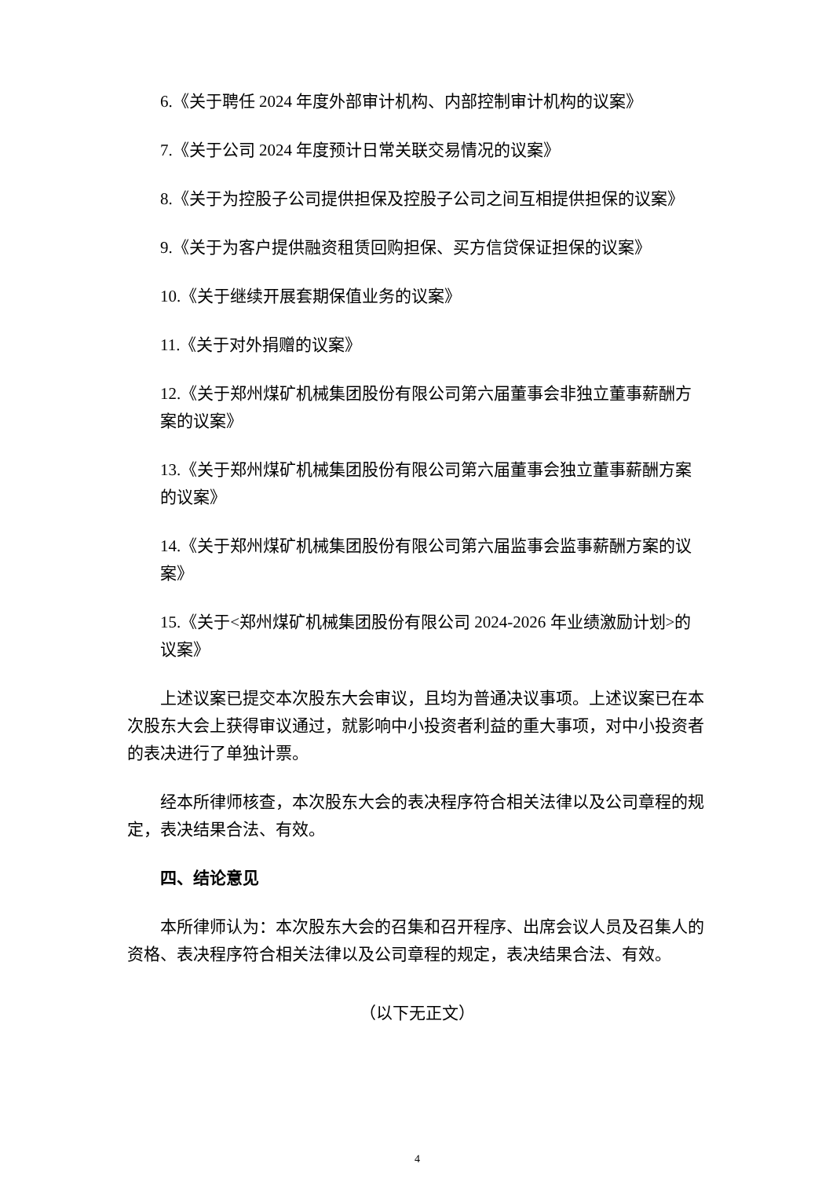6.《关于聘任 2024 年度外部审计机构、内部控制审计机构的议案》
7.《关于公司 2024 年度预计日常关联交易情况的议案》
8.《关于为控股子公司提供担保及控股子公司之间互相提供担保的议案》
9.《关于为客户提供融资租赁回购担保、买方信贷保证担保的议案》
10.《关于继续开展套期保值业务的议案》
11.《关于对外捐赠的议案》
12.《关于郑州煤矿机械集团股份有限公司第六届董事会非独立董事薪酬方案的议案》
13.《关于郑州煤矿机械集团股份有限公司第六届董事会独立董事薪酬方案的议案》
14.《关于郑州煤矿机械集团股份有限公司第六届监事会监事薪酬方案的议案》
15.《关于<郑州煤矿机械集团股份有限公司 2024-2026 年业绩激励计划>的议案》
上述议案已提交本次股东大会审议，且均为普通决议事项。上述议案已在本次股东大会上获得审议通过，就影响中小投资者利益的重大事项，对中小投资者的表决进行了单独计票。
经本所律师核查，本次股东大会的表决程序符合相关法律以及公司章程的规定，表决结果合法、有效。
四、结论意见
本所律师认为：本次股东大会的召集和召开程序、出席会议人员及召集人的资格、表决程序符合相关法律以及公司章程的规定，表决结果合法、有效。
（以下无正文）
4